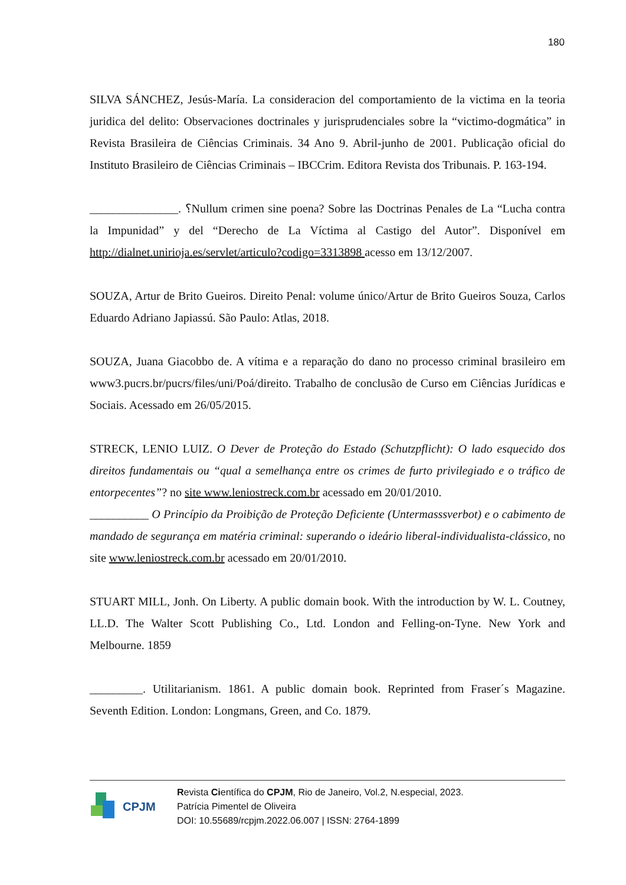180
SILVA SÁNCHEZ, Jesús-María. La consideracion del comportamiento de la victima en la teoria juridica del delito: Observaciones doctrinales y jurisprudenciales sobre la “victimo-dogmática” in Revista Brasileira de Ciências Criminais. 34 Ano 9. Abril-junho de 2001. Publicação oficial do Instituto Brasileiro de Ciências Criminais – IBCCrim. Editora Revista dos Tribunais. P. 163-194.
_______________. ؟Nullum crimen sine poena? Sobre las Doctrinas Penales de La “Lucha contra la Impunidad” y del “Derecho de La Víctima al Castigo del Autor”. Disponível em http://dialnet.unirioja.es/servlet/articulo?codigo=3313898 acesso em 13/12/2007.
SOUZA, Artur de Brito Gueiros. Direito Penal: volume único/Artur de Brito Gueiros Souza, Carlos Eduardo Adriano Japiassú. São Paulo: Atlas, 2018.
SOUZA, Juana Giacobbo de. A vítima e a reparação do dano no processo criminal brasileiro em www3.pucrs.br/pucrs/files/uni/Poá/direito. Trabalho de conclusão de Curso em Ciências Jurídicas e Sociais. Acessado em 26/05/2015.
STRECK, LENIO LUIZ. O Dever de Proteção do Estado (Schutzpflicht): O lado esquecido dos direitos fundamentais ou “qual a semelhança entre os crimes de furto privilegiado e o tráfico de entorpecentes”? no site www.leniostreck.com.br acessado em 20/01/2010.
__________ O Princípio da Proibição de Proteção Deficiente (Untermasssverbot) e o cabimento de mandado de segurança em matéria criminal: superando o ideário liberal-individualista-clássico, no site www.leniostreck.com.br acessado em 20/01/2010.
STUART MILL, Jonh. On Liberty. A public domain book. With the introduction by W. L. Coutney, LL.D. The Walter Scott Publishing Co., Ltd. London and Felling-on-Tyne. New York and Melbourne. 1859
_________. Utilitarianism. 1861. A public domain book. Reprinted from Fraser´s Magazine. Seventh Edition. London: Longmans, Green, and Co. 1879.
CPJM
Revista Científica do CPJM, Rio de Janeiro, Vol.2, N.especial, 2023.
Patrícia Pimentel de Oliveira
DOI: 10.55689/rcpjm.2022.06.007 | ISSN: 2764-1899